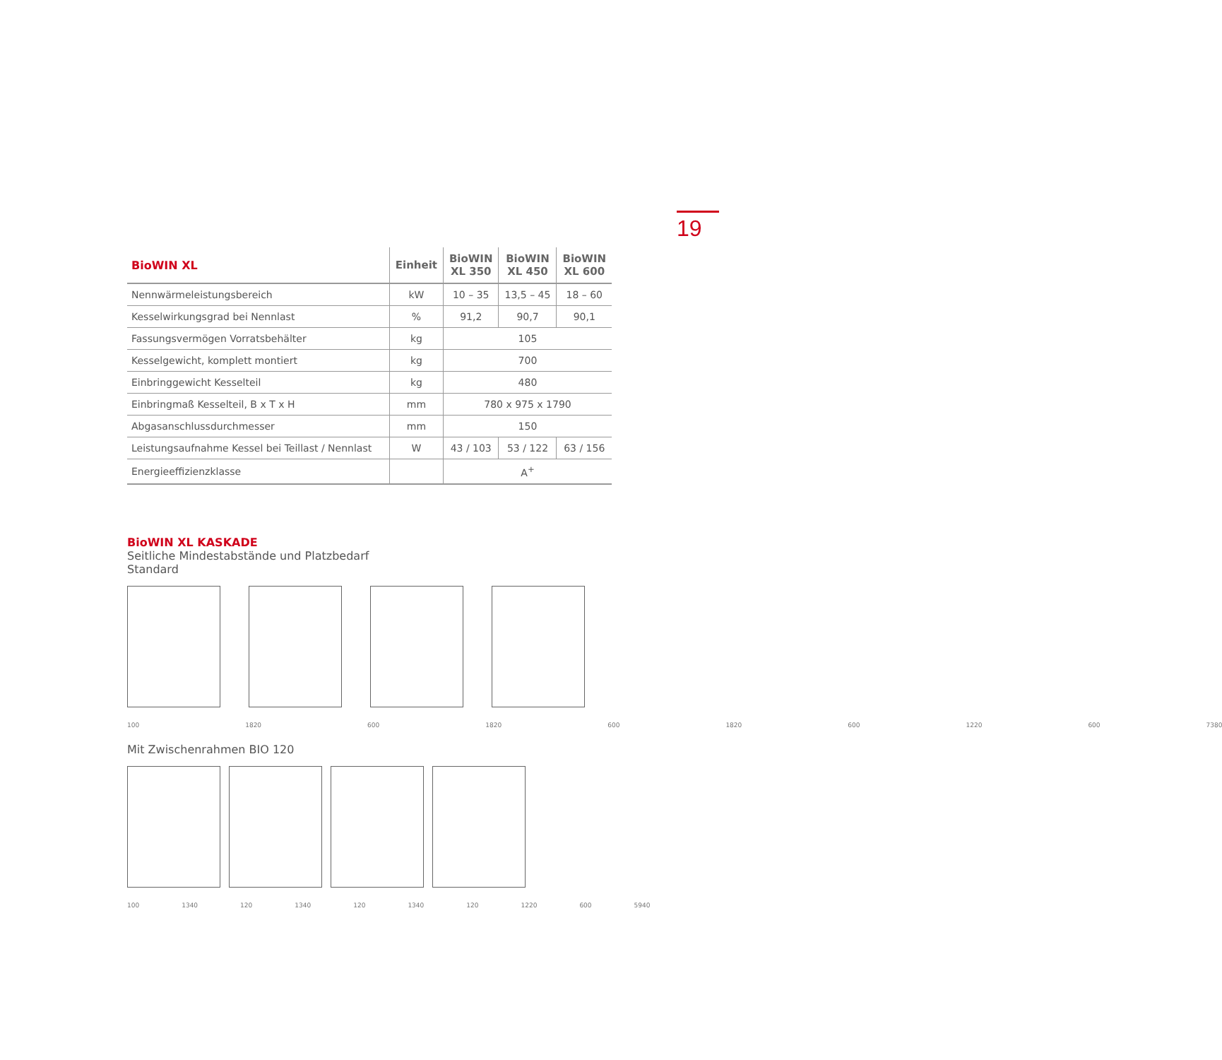19
| BioWIN XL | Einheit | BioWIN XL 350 | BioWIN XL 450 | BioWIN XL 600 |
| --- | --- | --- | --- | --- |
| Nennwärmeleistungsbereich | kW | 10 – 35 | 13,5 – 45 | 18 – 60 |
| Kesselwirkungsgrad bei Nennlast | % | 91,2 | 90,7 | 90,1 |
| Fassungsvermögen Vorratsbehälter | kg | 105 | | |
| Kesselgewicht, komplett montiert | kg | 700 | | |
| Einbringgewicht Kesselteil | kg | 480 | | |
| Einbringmaß Kesselteil, B x T x H | mm | 780 x 975 x 1790 | | |
| Abgasanschlussdurchmesser | mm | 150 | | |
| Leistungsaufnahme Kessel bei Teillast / Nennlast | W | 43 / 103 | 53 / 122 | 63 / 156 |
| Energieeffizienzklasse | | A<sup>+</sup> | | |
BioWIN XL KASKADE
Seitliche Mindestabstände und Platzbedarf
Standard
100 1820 600 1820 600 1820 600 1220 600 7380
Mit Zwischenrahmen BIO 120
100 1340 120 1340 120 1340 120 1220 600 5940